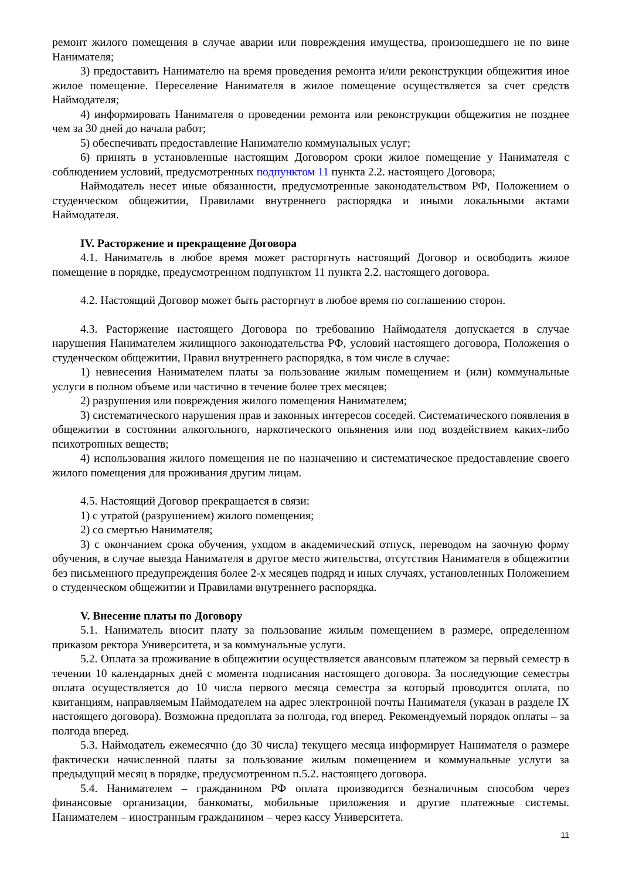ремонт жилого помещения в случае аварии или повреждения имущества, произошедшего не по вине Нанимателя;
3) предоставить Нанимателю на время проведения ремонта и/или реконструкции общежития иное жилое помещение. Переселение Нанимателя в жилое помещение осуществляется за счет средств Наймодателя;
4) информировать Нанимателя о проведении ремонта или реконструкции общежития не позднее чем за 30 дней до начала работ;
5) обеспечивать предоставление Нанимателю коммунальных услуг;
6) принять в установленные настоящим Договором сроки жилое помещение у Нанимателя с соблюдением условий, предусмотренных подпунктом 11 пункта 2.2. настоящего Договора;
Наймодатель несет иные обязанности, предусмотренные законодательством РФ, Положением о студенческом общежитии, Правилами внутреннего распорядка и иными локальными актами Наймодателя.
IV. Расторжение и прекращение Договора
4.1. Наниматель в любое время может расторгнуть настоящий Договор и освободить жилое помещение в порядке, предусмотренном подпунктом 11 пункта 2.2. настоящего договора.
4.2. Настоящий Договор может быть расторгнут в любое время по соглашению сторон.
4.3. Расторжение настоящего Договора по требованию Наймодателя допускается в случае нарушения Нанимателем жилищного законодательства РФ, условий настоящего договора, Положения о студенческом общежитии, Правил внутреннего распорядка, в том числе в случае:
1) невнесения Нанимателем платы за пользование жилым помещением и (или) коммунальные услуги в полном объеме или частично в течение более трех месяцев;
2) разрушения или повреждения жилого помещения Нанимателем;
3) систематического нарушения прав и законных интересов соседей. Систематического появления в общежитии в состоянии алкогольного, наркотического опьянения или под воздействием каких-либо психотропных веществ;
4) использования жилого помещения не по назначению и систематическое предоставление своего жилого помещения для проживания другим лицам.
4.5. Настоящий Договор прекращается в связи:
1) с утратой (разрушением) жилого помещения;
2) со смертью Нанимателя;
3) с окончанием срока обучения, уходом в академический отпуск, переводом на заочную форму обучения, в случае выезда Нанимателя в другое место жительства, отсутствия Нанимателя в общежитии без письменного предупреждения более 2-х месяцев подряд и иных случаях, установленных Положением о студенческом общежитии и Правилами внутреннего распорядка.
V. Внесение платы по Договору
5.1. Наниматель вносит плату за пользование жилым помещением в размере, определенном приказом ректора Университета, и за коммунальные услуги.
5.2. Оплата за проживание в общежитии осуществляется авансовым платежом за первый семестр в течении 10 календарных дней с момента подписания настоящего договора. За последующие семестры оплата осуществляется до 10 числа первого месяца семестра за который проводится оплата, по квитанциям, направляемым Наймодателем на адрес электронной почты Нанимателя (указан в разделе IX настоящего договора). Возможна предоплата за полгода, год вперед. Рекомендуемый порядок оплаты – за полгода вперед.
5.3. Наймодатель ежемесячно (до 30 числа) текущего месяца информирует Нанимателя о размере фактически начисленной платы за пользование жилым помещением и коммунальные услуги за предыдущий месяц в порядке, предусмотренном п.5.2. настоящего договора.
5.4. Нанимателем – гражданином РФ оплата производится безналичным способом через финансовые организации, банкоматы, мобильные приложения и другие платежные системы. Нанимателем – иностранным гражданином – через кассу Университета.
11